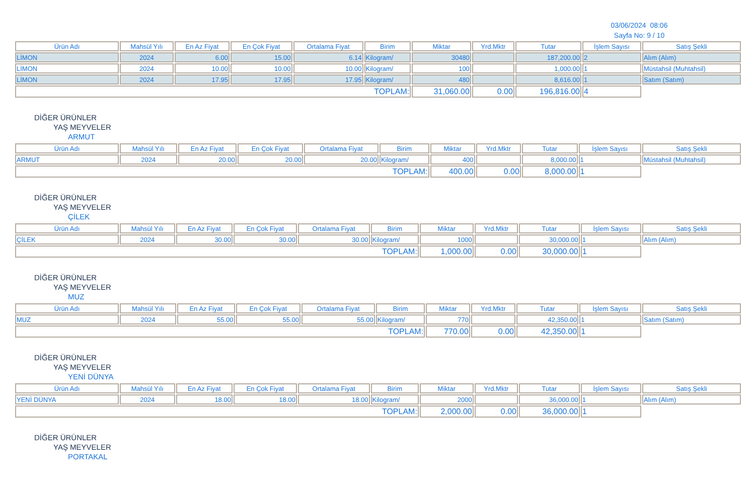03/06/2024 08:06
Sayfa No: 9 / 10
| Ürün Adı | Mahsül Yılı | En Az Fiyat | En Çok Fiyat | Ortalama Fiyat | Birim | Miktar | Yrd.Mktr | Tutar | İşlem Sayısı | Satış Şekli |
| --- | --- | --- | --- | --- | --- | --- | --- | --- | --- | --- |
| LİMON | 2024 | 6.00 | 15.00 | 6.14 | Kilogram/ | 30480 | | 187,200.00 | 2 | Alım (Alım) |
| LİMON | 2024 | 10.00 | 10.00 | 10.00 | Kilogram/ | 100 | | 1,000.00 | 1 | Müstahsil (Muhtahsil) |
| LİMON | 2024 | 17.95 | 17.95 | 17.95 | Kilogram/ | 480 | | 8,616.00 | 1 | Satım (Satım) |
| TOPLAM: | | | | | | 31,060.00 | 0.00 | 196,816.00 | 4 | |
DİĞER ÜRÜNLER
YAŞ MEYVELER
ARMUT
| Ürün Adı | Mahsül Yılı | En Az Fiyat | En Çok Fiyat | Ortalama Fiyat | Birim | Miktar | Yrd.Mktr | Tutar | İşlem Sayısı | Satış Şekli |
| --- | --- | --- | --- | --- | --- | --- | --- | --- | --- | --- |
| ARMUT | 2024 | 20.00 | 20.00 | 20.00 | Kilogram/ | 400 | | 8,000.00 | 1 | Müstahsil (Muhtahsil) |
| TOPLAM: | | | | | | 400.00 | 0.00 | 8,000.00 | 1 | |
DİĞER ÜRÜNLER
YAŞ MEYVELER
ÇİLEK
| Ürün Adı | Mahsül Yılı | En Az Fiyat | En Çok Fiyat | Ortalama Fiyat | Birim | Miktar | Yrd.Mktr | Tutar | İşlem Sayısı | Satış Şekli |
| --- | --- | --- | --- | --- | --- | --- | --- | --- | --- | --- |
| ÇİLEK | 2024 | 30.00 | 30.00 | 30.00 | Kilogram/ | 1000 | | 30,000.00 | 1 | Alım (Alım) |
| TOPLAM: | | | | | | 1,000.00 | 0.00 | 30,000.00 | 1 | |
DİĞER ÜRÜNLER
YAŞ MEYVELER
MUZ
| Ürün Adı | Mahsül Yılı | En Az Fiyat | En Çok Fiyat | Ortalama Fiyat | Birim | Miktar | Yrd.Mktr | Tutar | İşlem Sayısı | Satış Şekli |
| --- | --- | --- | --- | --- | --- | --- | --- | --- | --- | --- |
| MUZ | 2024 | 55.00 | 55.00 | 55.00 | Kilogram/ | 770 | | 42,350.00 | 1 | Satım (Satım) |
| TOPLAM: | | | | | | 770.00 | 0.00 | 42,350.00 | 1 | |
DİĞER ÜRÜNLER
YAŞ MEYVELER
YENİ DÜNYA
| Ürün Adı | Mahsül Yılı | En Az Fiyat | En Çok Fiyat | Ortalama Fiyat | Birim | Miktar | Yrd.Mktr | Tutar | İşlem Sayısı | Satış Şekli |
| --- | --- | --- | --- | --- | --- | --- | --- | --- | --- | --- |
| YENİ DÜNYA | 2024 | 18.00 | 18.00 | 18.00 | Kilogram/ | 2000 | | 36,000.00 | 1 | Alım (Alım) |
| TOPLAM: | | | | | | 2,000.00 | 0.00 | 36,000.00 | 1 | |
DİĞER ÜRÜNLER
YAŞ MEYVELER
PORTAKAL